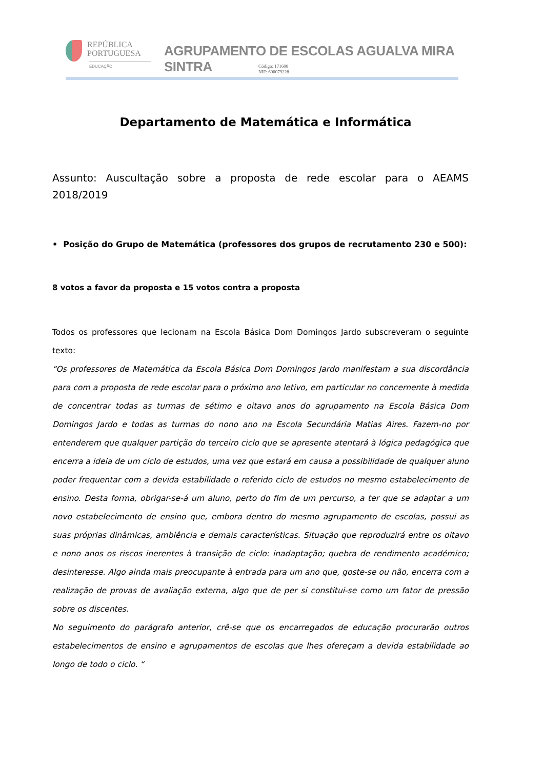REPÚBLICA
PORTUGUESA
EDUCAÇÃO
AGRUPAMENTO DE ESCOLAS AGUALVA MIRA SINTRA
Código: 171608
NIF: 600079228
Departamento de Matemática e Informática
Assunto: Auscultação sobre a proposta de rede escolar para o AEAMS 2018/2019
• Posição do Grupo de Matemática (professores dos grupos de recrutamento 230 e 500):
8 votos a favor da proposta e 15 votos contra a proposta
Todos os professores que lecionam na Escola Básica Dom Domingos Jardo subscreveram o seguinte texto:
“Os professores de Matemática da Escola Básica Dom Domingos Jardo manifestam a sua discordância para com a proposta de rede escolar para o próximo ano letivo, em particular no concernente à medida de concentrar todas as turmas de sétimo e oitavo anos do agrupamento na Escola Básica Dom Domingos Jardo e todas as turmas do nono ano na Escola Secundária Matias Aires. Fazem-no por entenderem que qualquer partição do terceiro ciclo que se apresente atentará à lógica pedagógica que encerra a ideia de um ciclo de estudos, uma vez que estará em causa a possibilidade de qualquer aluno poder frequentar com a devida estabilidade o referido ciclo de estudos no mesmo estabelecimento de ensino. Desta forma, obrigar-se-á um aluno, perto do fim de um percurso, a ter que se adaptar a um novo estabelecimento de ensino que, embora dentro do mesmo agrupamento de escolas, possui as suas próprias dinâmicas, ambiência e demais características. Situação que reproduzirá entre os oitavo e nono anos os riscos inerentes à transição de ciclo: inadaptação; quebra de rendimento académico; desinteresse. Algo ainda mais preocupante à entrada para um ano que, goste-se ou não, encerra com a realização de provas de avaliação externa, algo que de per si constitui-se como um fator de pressão sobre os discentes.
No seguimento do parágrafo anterior, crê-se que os encarregados de educação procurarão outros estabelecimentos de ensino e agrupamentos de escolas que lhes ofereçam a devida estabilidade ao longo de todo o ciclo. “